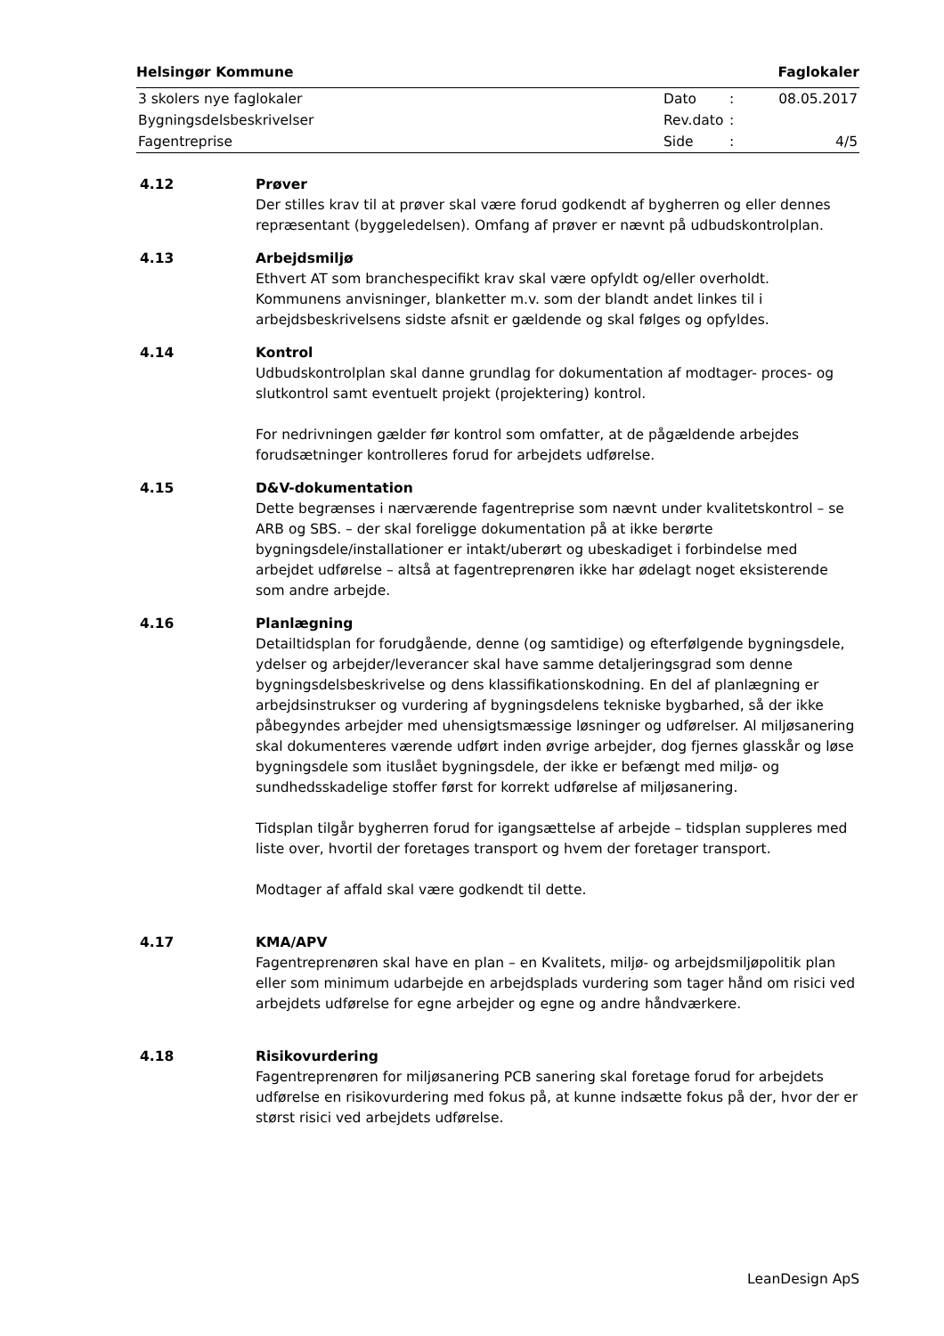Helsingør Kommune Faglokaler
| 3 skolers nye faglokaler | Dato | : | 08.05.2017 |
| Bygningsdelsbeskrivelser | Rev.dato | : | |
| Fagentreprise | Side | : | 4/5 |
4.12 Prøver
Der stilles krav til at prøver skal være forud godkendt af bygherren og eller dennes repræsentant (byggeledelsen). Omfang af prøver er nævnt på udbudskontrolplan.
4.13 Arbejdsmiljø
Ethvert AT som branchespecifikt krav skal være opfyldt og/eller overholdt. Kommunens anvisninger, blanketter m.v. som der blandt andet linkes til i arbejdsbeskrivelsens sidste afsnit er gældende og skal følges og opfyldes.
4.14 Kontrol
Udbudskontrolplan skal danne grundlag for dokumentation af modtager- proces- og slutkontrol samt eventuelt projekt (projektering) kontrol.
For nedrivningen gælder før kontrol som omfatter, at de pågældende arbejdes forudsætninger kontrolleres forud for arbejdets udførelse.
4.15 D&V-dokumentation
Dette begrænses i nærværende fagentreprise som nævnt under kvalitetskontrol – se ARB og SBS. – der skal foreligge dokumentation på at ikke berørte bygningsdele/installationer er intakt/uberørt og ubeskadiget i forbindelse med arbejdet udførelse – altså at fagentreprenøren ikke har ødelagt noget eksisterende som andre arbejde.
4.16 Planlægning
Detailtidsplan for forudgående, denne (og samtidige) og efterfølgende bygningsdele, ydelser og arbejder/leverancer skal have samme detaljeringsgrad som denne bygningsdelsbeskrivelse og dens klassifikationskodning. En del af planlægning er arbejdsinstrukser og vurdering af bygningsdelens tekniske bygbarhed, så der ikke påbegyndes arbejder med uhensigtsmæssige løsninger og udførelser. Al miljøsanering skal dokumenteres værende udført inden øvrige arbejder, dog fjernes glasskår og løse bygningsdele som ituslået bygningsdele, der ikke er befængt med miljø- og sundhedsskadelige stoffer først for korrekt udførelse af miljøsanering.
Tidsplan tilgår bygherren forud for igangsættelse af arbejde – tidsplan suppleres med liste over, hvortil der foretages transport og hvem der foretager transport.
Modtager af affald skal være godkendt til dette.
4.17 KMA/APV
Fagentreprenøren skal have en plan – en Kvalitets, miljø- og arbejdsmiljøpolitik plan eller som minimum udarbejde en arbejdsplads vurdering som tager hånd om risici ved arbejdets udførelse for egne arbejder og egne og andre håndværkere.
4.18 Risikovurdering
Fagentreprenøren for miljøsanering PCB sanering skal foretage forud for arbejdets udførelse en risikovurdering med fokus på, at kunne indsætte fokus på der, hvor der er størst risici ved arbejdets udførelse.
LeanDesign ApS